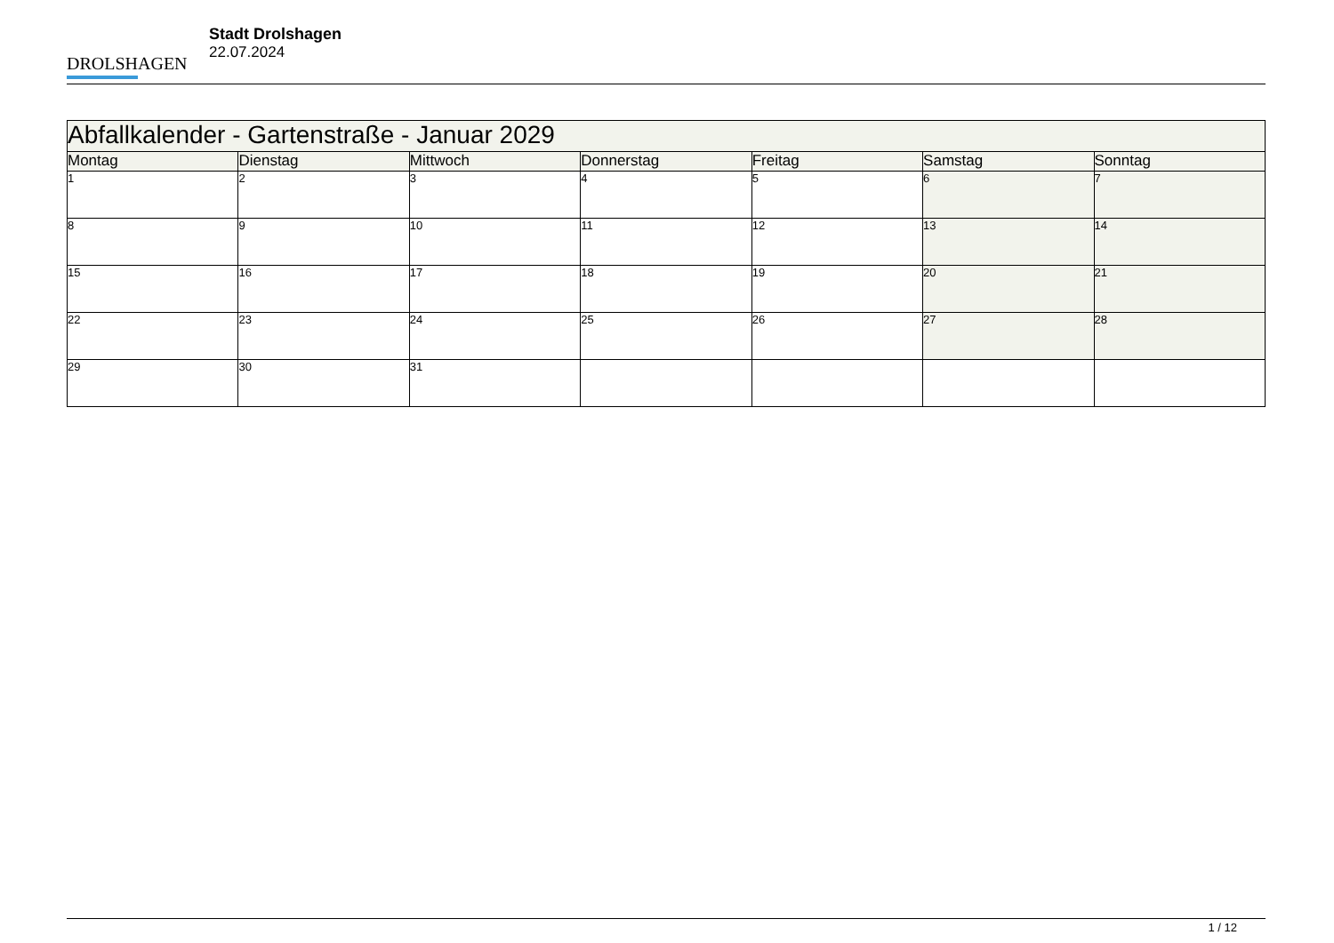DROLSHAGEN
Stadt Drolshagen
22.07.2024
| Abfallkalender - Gartenstraße - Januar 2029 | | | | | | |
| --- | --- | --- | --- | --- | --- | --- |
| Montag | Dienstag | Mittwoch | Donnerstag | Freitag | Samstag | Sonntag |
| 1 | 2 | 3 | 4 | 5 | 6 | 7 |
| 8 | 9 | 10 | 11 | 12 | 13 | 14 |
| 15 | 16 | 17 | 18 | 19 | 20 | 21 |
| 22 | 23 | 24 | 25 | 26 | 27 | 28 |
| 29 | 30 | 31 | | | | |
1 / 12